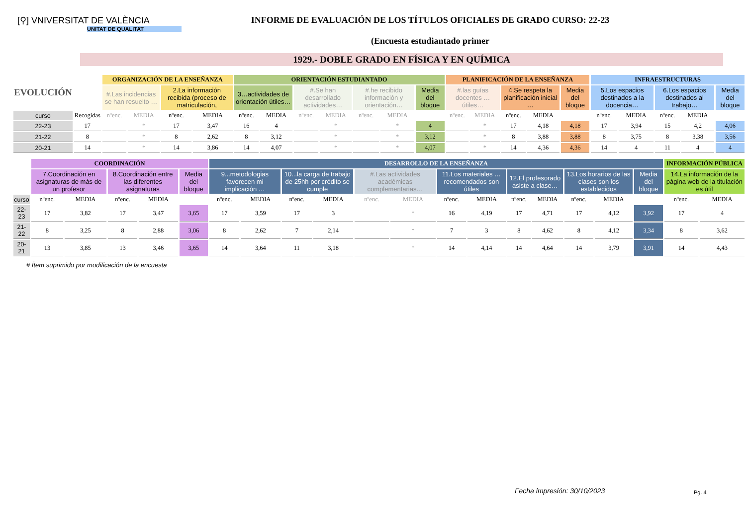[⚲] VNIVERSITAT DE VALÈNCIA
UNITAT DE QUALITAT
INFORME DE EVALUACIÓN DE LOS TÍTULOS OFICIALES DE GRADO CURSO: 22-23
(Encuesta estudiantado primer
1929.- DOBLE GRADO EN FÍSICA Y EN QUÍMICA
| EVOLUCIÓN | | ORGANIZACIÓN DE LA ENSEÑANZA | | | | ORIENTACIÓN ESTUDIANTADO | | | | | | | PLANIFICACIÓN DE LA ENSEÑANZA | | | | | INFRAESTRUCTURAS | | | | |
| --- | --- | --- | --- | --- | --- | --- | --- | --- | --- | --- | --- | --- | --- | --- | --- | --- | --- | --- | --- | --- | --- | --- |
| | | #.Las incidencias se han resuelto … | | 2.La información recibida (proceso de matriculación, | | 3…actividades de orientación útiles… | | #.Se han desarrollado actividades… | | #.he recibido información y orientación… | | Media del bloque | #.las guías docentes … útiles… | | 4.Se respeta la planificación inicial … | | Media del bloque | 5.Los espacios destinados a la docencia… | | 6.Los espacios destinados al trabajo… | | Media del bloque |
| curso | Recogidas | nºenc. | MEDIA | nºenc. | MEDIA | nºenc. | MEDIA | nºenc. | MEDIA | nºenc. | MEDIA | | nºenc. | MEDIA | nºenc. | MEDIA | | nºenc. | MEDIA | nºenc. | MEDIA | |
| 22-23 | 17 | | * | 17 | 3,47 | 16 | 4 | | * | | * | 4 | | * | 17 | 4,18 | 4,18 | 17 | 3,94 | 15 | 4,2 | 4,06 |
| 21-22 | 8 | | * | 8 | 2,62 | 8 | 3,12 | | * | | * | 3,12 | | * | 8 | 3,88 | 3,88 | 8 | 3,75 | 8 | 3,38 | 3,56 |
| 20-21 | 14 | | * | 14 | 3,86 | 14 | 4,07 | | * | | * | 4,07 | | * | 14 | 4,36 | 4,36 | 14 | 4 | 11 | 4 | 4 |
| | COORDINACIÓN | | | | | DESARROLLO DE LA ENSEÑANZA | | | | | | | | | | | | | INFORMACIÓN PÚBLICA | |
| --- | --- | --- | --- | --- | --- | --- | --- | --- | --- | --- | --- | --- | --- | --- | --- | --- | --- | --- | --- | --- |
| | 7.Coordinación en asignaturas de más de un profesor | | 8.Coordinación entre las diferentes asignaturas | | Media del bloque | 9...metodologias favorecen mi implicación … | | 10...la carga de trabajo de 25hh por crédito se cumple | | #.Las actividades académicas complementarias… | | 11.Los materiales … recomendados son útiles | | 12.El profesorado asiste a clase… | | 13.Los horarios de las clases son los establecidos | | Media del bloque | 14.La información de la página web de la titulación es útil | |
| curso | nºenc. | MEDIA | nºenc. | MEDIA | | nºenc. | MEDIA | nºenc. | MEDIA | nºenc. | MEDIA | nºenc. | MEDIA | nºenc. | MEDIA | nºenc. | MEDIA | | nºenc. | MEDIA |
| 22-23 | 17 | 3,82 | 17 | 3,47 | 3,65 | 17 | 3,59 | 17 | 3 | | * | 16 | 4,19 | 17 | 4,71 | 17 | 4,12 | 3,92 | 17 | 4 |
| 21-22 | 8 | 3,25 | 8 | 2,88 | 3,06 | 8 | 2,62 | 7 | 2,14 | | * | 7 | 3 | 8 | 4,62 | 8 | 4,12 | 3,34 | 8 | 3,62 |
| 20-21 | 13 | 3,85 | 13 | 3,46 | 3,65 | 14 | 3,64 | 11 | 3,18 | | * | 14 | 4,14 | 14 | 4,64 | 14 | 3,79 | 3,91 | 14 | 4,43 |
# Ítem suprimido por modificación de la encuesta
Fecha impresión: 30/10/2023 Pg. 4